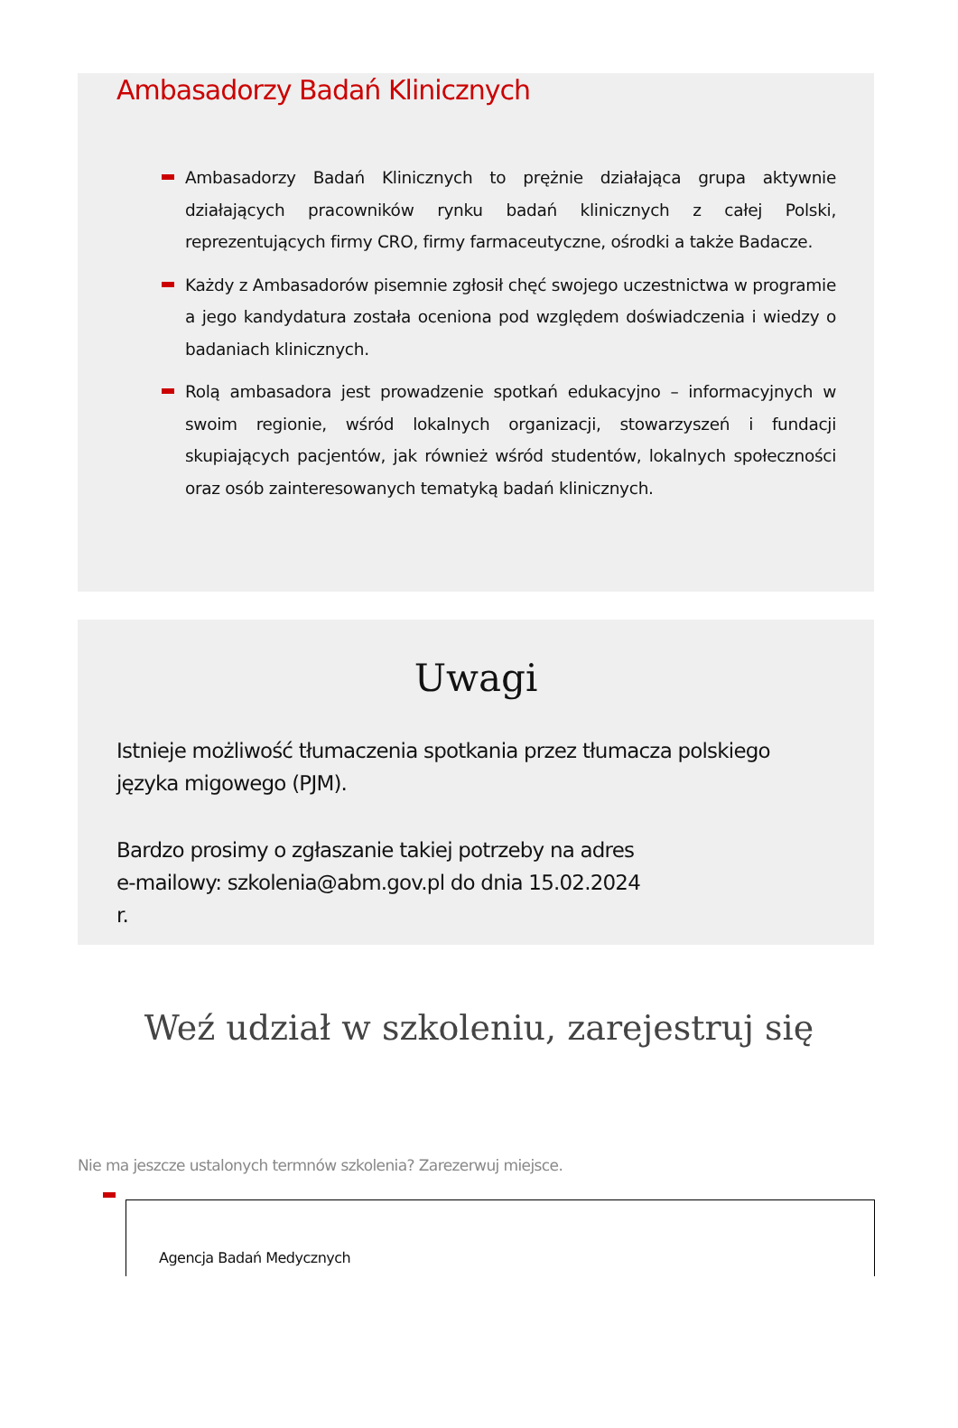Ambasadorzy Badań Klinicznych
Ambasadorzy Badań Klinicznych to prężnie działająca grupa aktywnie działających pracowników rynku badań klinicznych z całej Polski, reprezentujących firmy CRO, firmy farmaceutyczne, ośrodki a także Badacze.
Każdy z Ambasadorów pisemnie zgłosił chęć swojego uczestnictwa w programie a jego kandydatura została oceniona pod względem doświadczenia i wiedzy o badaniach klinicznych.
Rolą ambasadora jest prowadzenie spotkań edukacyjno – informacyjnych w swoim regionie, wśród lokalnych organizacji, stowarzyszeń i fundacji skupiających pacjentów, jak również wśród studentów, lokalnych społeczności oraz osób zainteresowanych tematyką badań klinicznych.
Uwagi
Istnieje możliwość tłumaczenia spotkania przez tłumacza polskiego języka migowego (PJM).
Bardzo prosimy o zgłaszanie takiej potrzeby na adres e-mailowy: szkolenia@abm.gov.pl do dnia 15.02.2024 r.
Weź udział w szkoleniu, zarejestruj się
Nie ma jeszcze ustalonych termnów szkolenia? Zarezerwuj miejsce.
Agencja Badań Medycznych